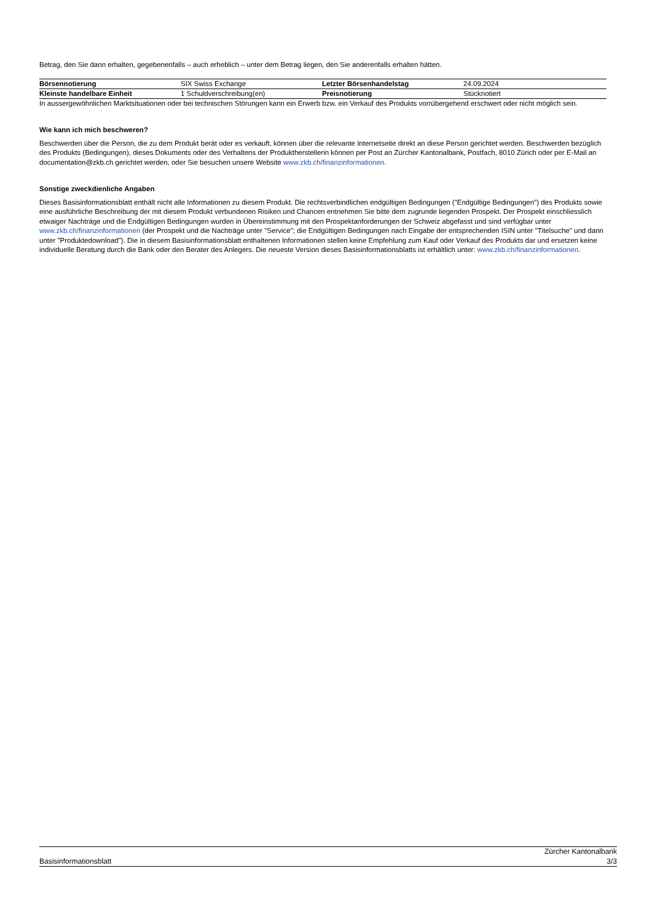Betrag, den Sie dann erhalten, gegebenenfalls – auch erheblich – unter dem Betrag liegen, den Sie anderenfalls erhalten hätten.
| Börsennotierung | SIX Swiss Exchange | Letzter Börsenhandelstag | 24.09.2024 |
| Kleinste handelbare Einheit | 1 Schuldverschreibung(en) | Preisnotierung | Stücknotiert |
In aussergewöhnlichen Marktsituationen oder bei technischen Störungen kann ein Erwerb bzw. ein Verkauf des Produkts vorrübergehend erschwert oder nicht möglich sein.
Wie kann ich mich beschweren?
Beschwerden über die Person, die zu dem Produkt berät oder es verkauft, können über die relevante Internetseite direkt an diese Person gerichtet werden. Beschwerden bezüglich des Produkts (Bedingungen), dieses Dokuments oder des Verhaltens der Produktherstellerin können per Post an Zürcher Kantonalbank, Postfach, 8010 Zürich oder per E-Mail an documentation@zkb.ch gerichtet werden, oder Sie besuchen unsere Website www.zkb.ch/finanzinformationen.
Sonstige zweckdienliche Angaben
Dieses Basisinformationsblatt enthält nicht alle Informationen zu diesem Produkt. Die rechtsverbindlichen endgültigen Bedingungen ("Endgültige Bedingungen") des Produkts sowie eine ausführliche Beschreibung der mit diesem Produkt verbundenen Risiken und Chancen entnehmen Sie bitte dem zugrunde liegenden Prospekt. Der Prospekt einschliesslich etwaiger Nachträge und die Endgültigen Bedingungen wurden in Übereinstimmung mit den Prospektanforderungen der Schweiz abgefasst und sind verfügbar unter www.zkb.ch/finanzinformationen (der Prospekt und die Nachträge unter "Service"; die Endgültigen Bedingungen nach Eingabe der entsprechenden ISIN unter "Titelsuche" und dann unter "Produktedownload"). Die in diesem Basisinformationsblatt enthaltenen Informationen stellen keine Empfehlung zum Kauf oder Verkauf des Produkts dar und ersetzen keine individuelle Beratung durch die Bank oder den Berater des Anlegers. Die neueste Version dieses Basisinformationsblatts ist erhältlich unter: www.zkb.ch/finanzinformationen.
Basisinformationsblatt Zürcher Kantonalbank
3/3